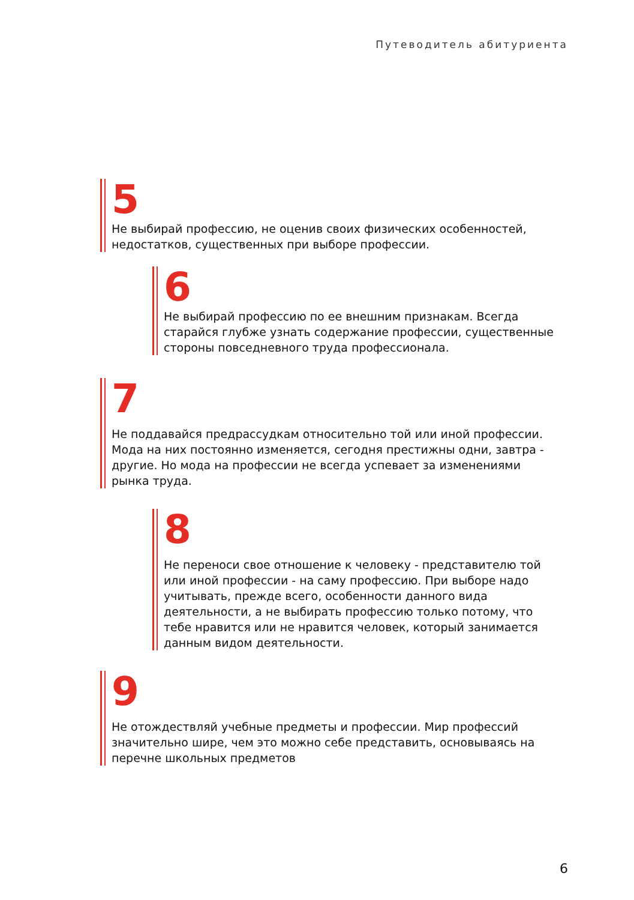Путеводитель абитуриента
5
Не выбирай профессию, не оценив своих физических особенностей, недостатков, существенных при выборе профессии.
6
Не выбирай профессию по ее внешним признакам. Всегда старайся глубже узнать содержание профессии, существенные стороны повседневного труда профессионала.
7
Не поддавайся предрассудкам относительно той или иной профессии. Мода на них постоянно изменяется, сегодня престижны одни, завтра - другие. Но мода на профессии не всегда успевает за изменениями рынка труда.
8
Не переноси свое отношение к человеку - представителю той или иной профессии - на саму профессию. При выборе надо учитывать, прежде всего, особенности данного вида деятельности, а не выбирать профессию только потому, что тебе нравится или не нравится человек, который занимается данным видом деятельности.
9
Не отождествляй учебные предметы и профессии. Мир профессий значительно шире, чем это можно себе представить, основываясь на перечне школьных предметов
6